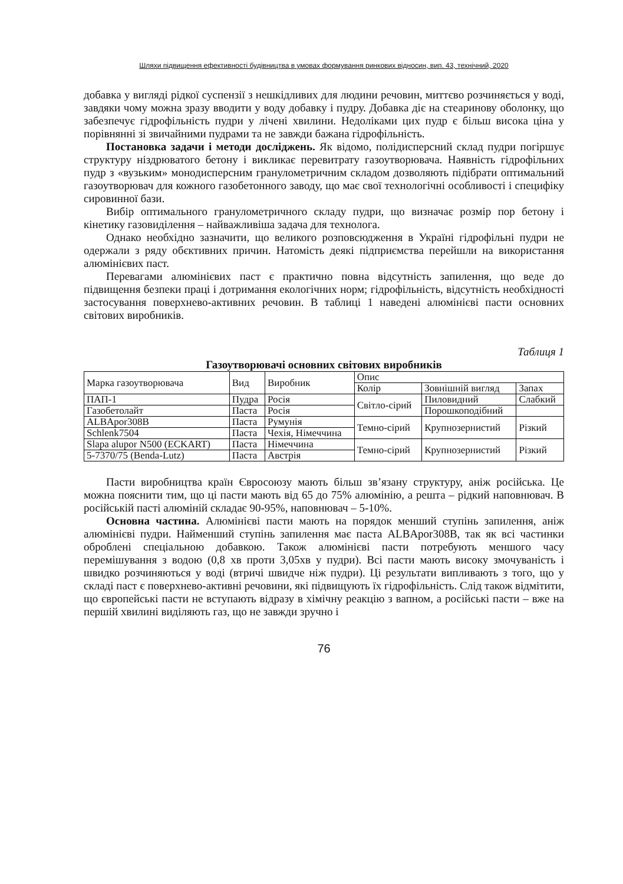Шляхи підвищення ефективності будівництва в умовах формування ринкових відносин, вип. 43, технічний, 2020
добавка у вигляді рідкої суспензії з нешкідливих для людини речовин, миттєво розчиняється у воді, завдяки чому можна зразу вводити у воду добавку і пудру. Добавка діє на стеаринову оболонку, що забезпечує гідрофільність пудри у лічені хвилини. Недоліками цих пудр є більш висока ціна у порівнянні зі звичайними пудрами та не завжди бажана гідрофільність.
Постановка задачи і методи досліджень. Як відомо, полідисперсний склад пудри погіршує структуру ніздрюватого бетону і викликає перевитрату газоутворювача. Наявність гідрофільних пудр з «вузьким» монодисперсним гранулометричним складом дозволяють підібрати оптимальний газоутворювач для кожного газобетонного заводу, що має свої технологічні особливості і специфіку сировинної бази.
Вибір оптимального гранулометричного складу пудри, що визначає розмір пор бетону і кінетику газовиділення – найважливіша задача для технолога.
Однако необхідно зазначити, що великого розповсюдження в Україні гідрофільні пудри не одержали з ряду обєктивних причин. Натомість деякі підприємства перейшли на використання алюмінієвих паст.
Перевагами алюмінієвих паст є практично повна відсутність запилення, що веде до підвищення безпеки праці і дотримання екологічних норм; гідрофільність, відсутність необхідності застосування поверхнево-активних речовин. В таблиці 1 наведені алюмінієві пасти основних світових виробників.
Таблиця 1
Газоутворювачі основних світових виробників
| Марка газоутворювача | Вид | Виробник | Опис | | |
| | | | Колір | Зовнішній вигляд | Запах |
| ПАП-1 | Пудра | Росія | Світло-сірий | Пиловидний | Слабкий |
| Газобетолайт | Паста | Росія | | Порошкоподібний | |
| ALBApor308B | Паста | Румунія | Темно-сірий | Крупнозернистий | Різкий |
| Schlenk7504 | Паста | Чехія, Німеччина | | | |
| Slapa alupor N500 (ECKART) | Паста | Німеччина | Темно-сірий | Крупнозернистий | Різкий |
| 5-7370/75 (Benda-Lutz) | Паста | Австрія | | | |
Пасти виробництва країн Євросоюзу мають більш зв’язану структуру, аніж російська. Це можна пояснити тим, що ці пасти мають від 65 до 75% алюмінію, а решта – рідкий наповнювач. В російській пасті алюміній складає 90-95%, наповнювач – 5-10%.
Основна частина. Алюмінієві пасти мають на порядок менший ступінь запилення, аніж алюмінієві пудри. Найменший ступінь запилення має паста ALBApor308B, так як всі частинки оброблені спеціальною добавкою. Також алюмінієві пасти потребують меншого часу перемішування з водою (0,8 хв проти 3,05хв у пудри). Всі пасти мають високу змочуваність і швидко розчиняються у воді (втричі швидче ніж пудри). Ці результати випливають з того, що у складі паст є поверхнево-активні речовини, які підвищують їх гідрофільність. Слід також відмітити, що європейські пасти не вступають відразу в хімічну реакцію з вапном, а російські пасти – вже на першій хвилині виділяють газ, що не завжди зручно і
76